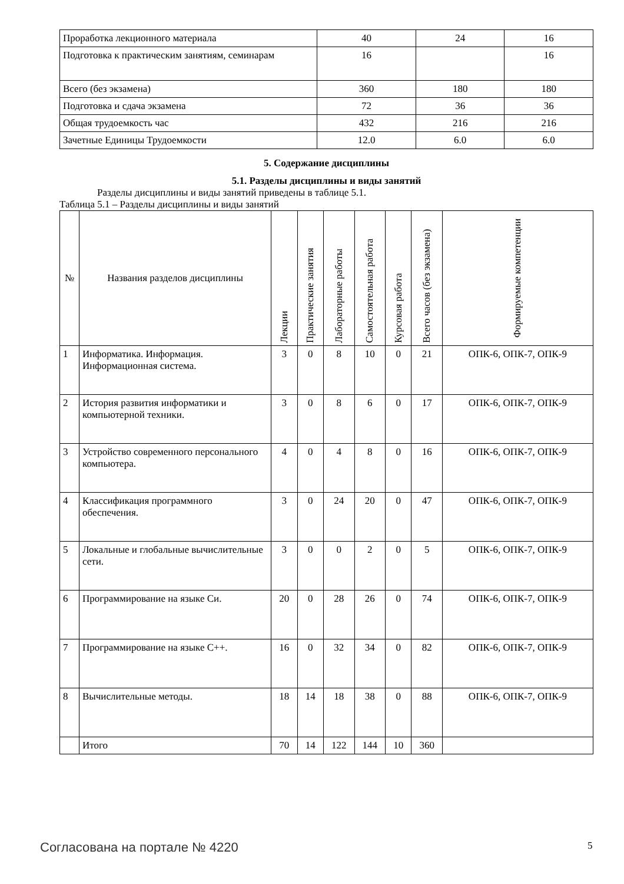| Проработка лекционного материала | 40 | 24 | 16 |
| Подготовка к практическим занятиям, семинарам | 16 | | 16 |
| Всего (без экзамена) | 360 | 180 | 180 |
| Подготовка и сдача экзамена | 72 | 36 | 36 |
| Общая трудоемкость час | 432 | 216 | 216 |
| Зачетные Единицы Трудоемкости | 12.0 | 6.0 | 6.0 |
5. Содержание дисциплины
5.1. Разделы дисциплины и виды занятий
Разделы дисциплины и виды занятий приведены в таблице 5.1.
Таблица 5.1 – Разделы дисциплины и виды занятий
| № | Названия разделов дисциплины | Лекции | Практические занятия | Лабораторные работы | Самостоятельная работа | Курсовая работа | Всего часов (без экзамена) | Формируемые компетенции |
| --- | --- | --- | --- | --- | --- | --- | --- | --- |
| 1 | Информатика. Информация. Информационная система. | 3 | 0 | 8 | 10 | 0 | 21 | ОПК-6, ОПК-7, ОПК-9 |
| 2 | История развития информатики и компьютерной техники. | 3 | 0 | 8 | 6 | 0 | 17 | ОПК-6, ОПК-7, ОПК-9 |
| 3 | Устройство современного персонального компьютера. | 4 | 0 | 4 | 8 | 0 | 16 | ОПК-6, ОПК-7, ОПК-9 |
| 4 | Классификация программного обеспечения. | 3 | 0 | 24 | 20 | 0 | 47 | ОПК-6, ОПК-7, ОПК-9 |
| 5 | Локальные и глобальные вычислительные сети. | 3 | 0 | 0 | 2 | 0 | 5 | ОПК-6, ОПК-7, ОПК-9 |
| 6 | Программирование на языке Си. | 20 | 0 | 28 | 26 | 0 | 74 | ОПК-6, ОПК-7, ОПК-9 |
| 7 | Программирование на языке С++. | 16 | 0 | 32 | 34 | 0 | 82 | ОПК-6, ОПК-7, ОПК-9 |
| 8 | Вычислительные методы. | 18 | 14 | 18 | 38 | 0 | 88 | ОПК-6, ОПК-7, ОПК-9 |
| | Итого | 70 | 14 | 122 | 144 | 10 | 360 | |
Согласована на портале № 4220 5